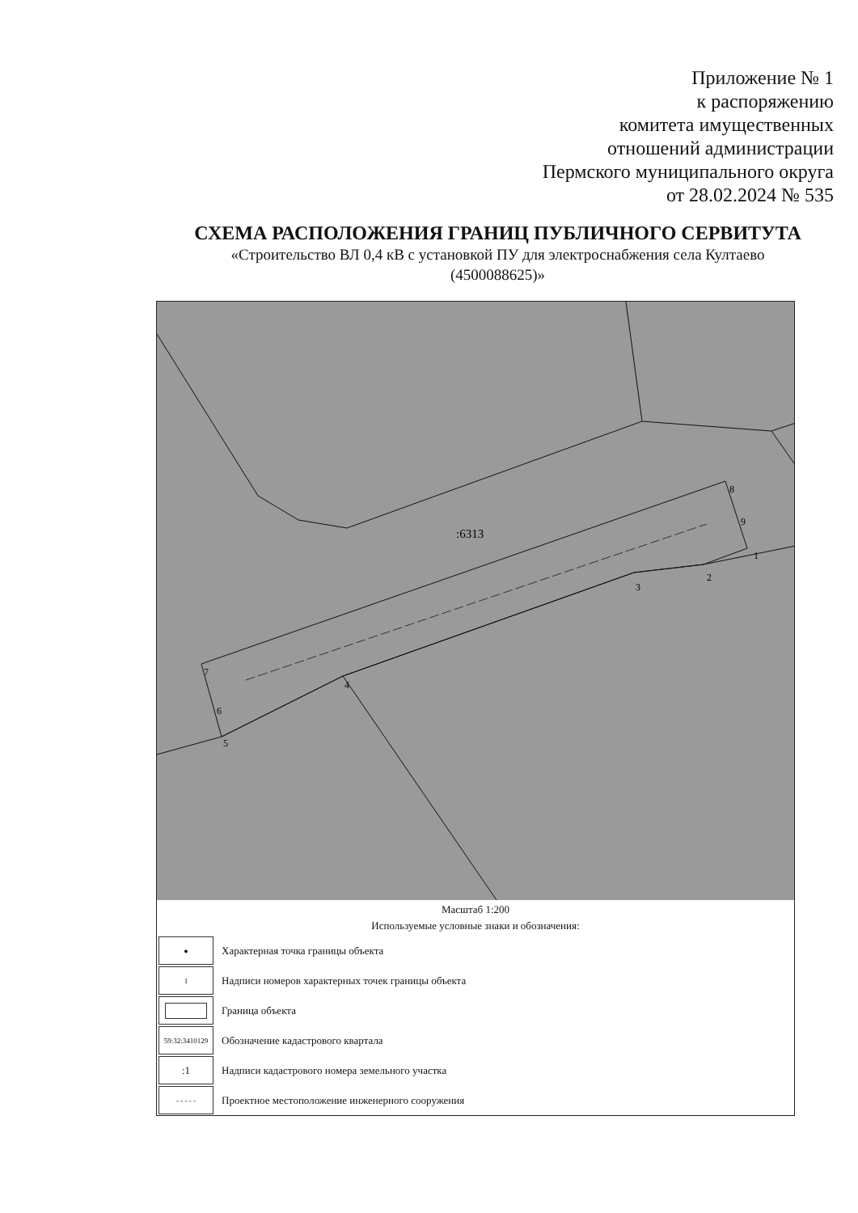Приложение № 1
к распоряжению
комитета имущественных
отношений администрации
Пермского муниципального округа
от 28.02.2024 № 535
СХЕМА РАСПОЛОЖЕНИЯ ГРАНИЦ ПУБЛИЧНОГО СЕРВИТУТА
«Строительство ВЛ 0,4 кВ с установкой ПУ для электроснабжения села Култаево
(4500088625)»
:6313
1
2
3
4
5
6
7
8
9
Масштаб 1:200
Используемые условные знаки и обозначения:
●
Характерная точка границы объекта
1
Надписи номеров характерных точек границы объекта
Граница объекта
59:32:3410129
Обозначение кадастрового квартала
:1
Надписи кадастрового номера земельного участка
- - - - -
Проектное местоположение инженерного сооружения